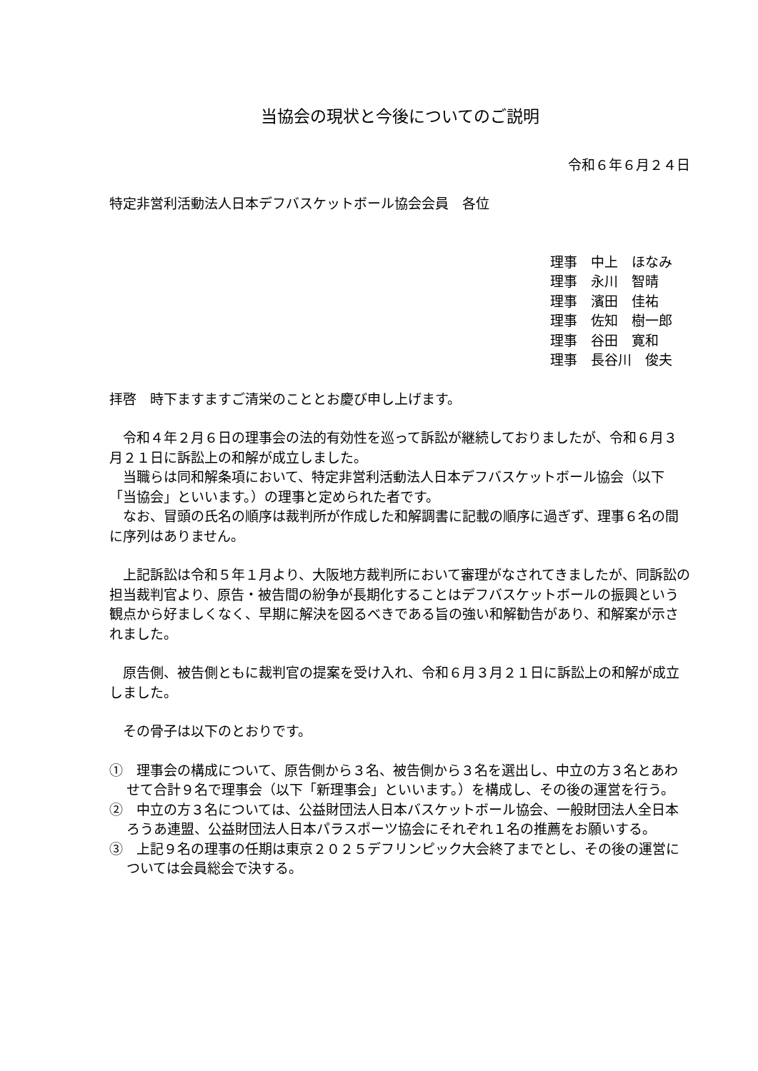当協会の現状と今後についてのご説明
令和６年６月２４日
特定非営利活動法人日本デフバスケットボール協会会員　各位
理事　中上　ほなみ
理事　永川　智晴
理事　濱田　佳祐
理事　佐知　樹一郎
理事　谷田　寛和
理事　長谷川　俊夫
拝啓　時下ますますご清栄のこととお慶び申し上げます。
　令和４年２月６日の理事会の法的有効性を巡って訴訟が継続しておりましたが、令和６月３月２１日に訴訟上の和解が成立しました。
　当職らは同和解条項において、特定非営利活動法人日本デフバスケットボール協会（以下「当協会」といいます。）の理事と定められた者です。
　なお、冒頭の氏名の順序は裁判所が作成した和解調書に記載の順序に過ぎず、理事６名の間に序列はありません。
　上記訴訟は令和５年１月より、大阪地方裁判所において審理がなされてきましたが、同訴訟の担当裁判官より、原告・被告間の紛争が長期化することはデフバスケットボールの振興という観点から好ましくなく、早期に解決を図るべきである旨の強い和解勧告があり、和解案が示されました。
　原告側、被告側ともに裁判官の提案を受け入れ、令和６月３月２１日に訴訟上の和解が成立しました。
　その骨子は以下のとおりです。
①　理事会の構成について、原告側から３名、被告側から３名を選出し、中立の方３名とあわせて合計９名で理事会（以下「新理事会」といいます。）を構成し、その後の運営を行う。
②　中立の方３名については、公益財団法人日本バスケットボール協会、一般財団法人全日本ろうあ連盟、公益財団法人日本パラスポーツ協会にそれぞれ１名の推薦をお願いする。
③　上記９名の理事の任期は東京２０２５デフリンピック大会終了までとし、その後の運営については会員総会で決する。